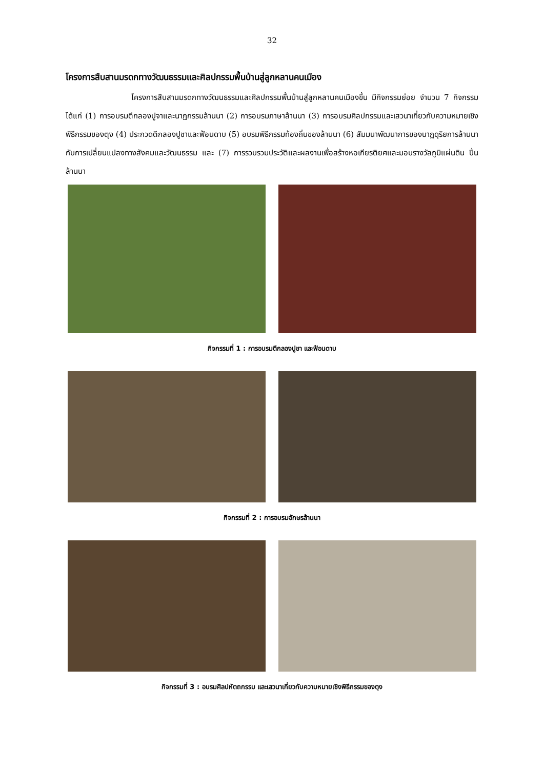32
โครงการสืบสานมรดกทางวัฒนธรรมและศิลปกรรมพื้นบ้านสู่ลูกหลานคนเมือง
โครงการสืบสานมรดกทางวัฒนธรรมและศิลปกรรมพื้นบ้านสู่ลูกหลานคนเมืองขึ้น มีกิจกรรมย่อย จำนวน 7 กิจกรรม ได้แก่ (1) การอบรมตีกลองปูจาและนาฏกรรมล้านนา (2) การอบรมภาษาล้านนา (3) การอบรมศิลปกรรมและเสวนาเกี่ยวกับความหมายเชิงพิธีกรรมของตุง (4) ประกวดตีกลองปูชาและฟ้อนดาบ (5) อบรมพิธีกรรมท้องถิ่นของล้านนา (6) สัมมนาพัฒนาการของนาฏดุริยการล้านนากับการเปลี่ยนแปลงทางสังคมและวัฒนธรรม และ (7) การรวบรวมประวัติและผลงานเพื่อสร้างหอเกียรติยศและมอบรางวัลภูมิแผ่นดิน ปิ่นล้านนา
กิจกรรมที่ 1 : การอบรมตีกลองปูชา และฟ้อนดาบ
กิจกรรมที่ 2 : การอบรมอักษรล้านนา
กิจกรรมที่ 3 : อบรมศิลปหัตถกรรม และเสวนาเกี่ยวกับความหมายเชิงพิธีกรรมของตุง